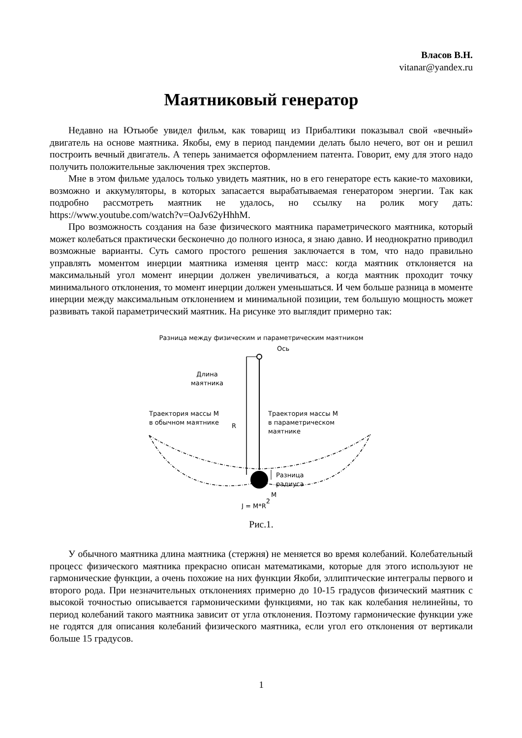Власов В.Н.
vitanar@yandex.ru
Маятниковый генератор
Недавно на Ютьюбе увидел фильм, как товарищ из Прибалтики показывал свой «вечный» двигатель на основе маятника. Якобы, ему в период пандемии делать было нечего, вот он и решил построить вечный двигатель. А теперь занимается оформлением патента. Говорит, ему для этого надо получить положительные заключения трех экспертов.
Мне в этом фильме удалось только увидеть маятник, но в его генераторе есть какие-то маховики, возможно и аккумуляторы, в которых запасается вырабатываемая генератором энергии. Так как подробно рассмотреть маятник не удалось, но ссылку на ролик могу дать: https://www.youtube.com/watch?v=OaJv62yHhhM.
Про возможность создания на базе физического маятника параметрического маятника, который может колебаться практически бесконечно до полного износа, я знаю давно. И неоднократно приводил возможные варианты. Суть самого простого решения заключается в том, что надо правильно управлять моментом инерции маятника изменяя центр масс: когда маятник отклоняется на максимальный угол момент инерции должен увеличиваться, а когда маятник проходит точку минимального отклонения, то момент инерции должен уменьшаться. И чем больше разница в моменте инерции между максимальным отклонением и минимальной позиции, тем большую мощность может развивать такой параметрический маятник. На рисунке это выглядит примерно так:
Разница между физическим и параметрическим маятником
Ось
Длина
маятника
R
Траектория массы М
в обычном маятнике
Траектория массы М
в параметрическом
маятнике
Разница
радиуса
M
J = M*R2
Рис.1.
У обычного маятника длина маятника (стержня) не меняется во время колебаний. Колебательный процесс физического маятника прекрасно описан математиками, которые для этого используют не гармонические функции, а очень похожие на них функции Якоби, эллиптические интегралы первого и второго рода. При незначительных отклонениях примерно до 10-15 градусов физический маятник с высокой точностью описывается гармоническими функциями, но так как колебания нелинейны, то период колебаний такого маятника зависит от угла отклонения. Поэтому гармонические функции уже не годятся для описания колебаний физического маятника, если угол его отклонения от вертикали больше 15 градусов.
1